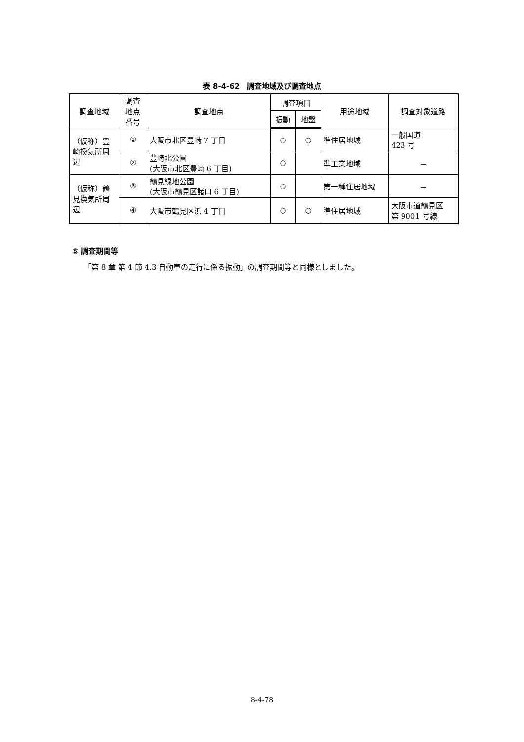表 8-4-62　調査地域及び調査地点
| 調査地域 | 調査 地点 番号 | 調査地点 | 調査項目 | | 用途地域 | 調査対象道路 |
| --- | --- | --- | --- | --- | --- | --- |
| | | | 振動 | 地盤 | | |
| （仮称）豊崎換気所周辺 | ① | 大阪市北区豊崎 7 丁目 | ○ | ○ | 準住居地域 | 一般国道 423 号 |
| | ② | 豊崎北公園 (大阪市北区豊崎 6 丁目) | ○ | | 準工業地域 | － |
| （仮称）鶴見換気所周辺 | ③ | 鶴見緑地公園 (大阪市鶴見区諸口 6 丁目) | ○ | | 第一種住居地域 | － |
| | ④ | 大阪市鶴見区浜 4 丁目 | ○ | ○ | 準住居地域 | 大阪市道鶴見区 第 9001 号線 |
⑤ 調査期間等
「第 8 章 第 4 節 4.3 自動車の走行に係る振動」の調査期間等と同様としました。
8-4-78